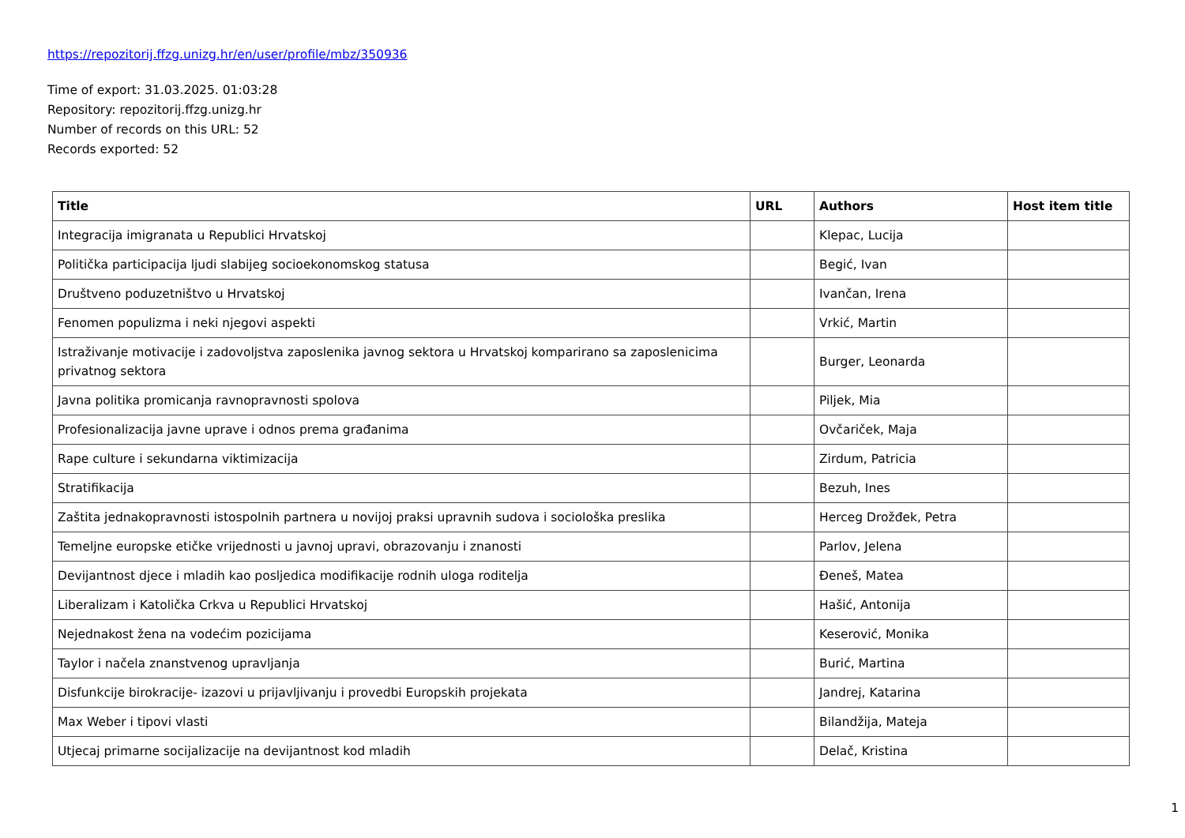https://repozitorij.ffzg.unizg.hr/en/user/profile/mbz/350936
Time of export: 31.03.2025. 01:03:28
Repository: repozitorij.ffzg.unizg.hr
Number of records on this URL: 52
Records exported: 52
| Title | URL | Authors | Host item title |
| --- | --- | --- | --- |
| Integracija imigranata u Republici Hrvatskoj | | Klepac, Lucija | |
| Politička participacija ljudi slabijeg socioekonomskog statusa | | Begić, Ivan | |
| Društveno poduzetništvo u Hrvatskoj | | Ivančan, Irena | |
| Fenomen populizma i neki njegovi aspekti | | Vrkić, Martin | |
| Istraživanje motivacije i zadovoljstva zaposlenika javnog sektora u Hrvatskoj komparirano sa zaposlenicima privatnog sektora | | Burger, Leonarda | |
| Javna politika promicanja ravnopravnosti spolova | | Piljek, Mia | |
| Profesionalizacija javne uprave i odnos prema građanima | | Ovčariček, Maja | |
| Rape culture i sekundarna viktimizacija | | Zirdum, Patricia | |
| Stratifikacija | | Bezuh, Ines | |
| Zaštita jednakopravnosti istospolnih partnera u novijoj praksi upravnih sudova i sociološka preslika | | Herceg Drožđek, Petra | |
| Temeljne europske etičke vrijednosti u javnoj upravi, obrazovanju i znanosti | | Parlov, Jelena | |
| Devijantnost djece i mladih kao posljedica modifikacije rodnih uloga roditelja | | Đeneš, Matea | |
| Liberalizam i Katolička Crkva u Republici Hrvatskoj | | Hašić, Antonija | |
| Nejednakost žena na vodećim pozicijama | | Keserović, Monika | |
| Taylor i načela znanstvenog upravljanja | | Burić, Martina | |
| Disfunkcije birokracije- izazovi u prijavljivanju i provedbi Europskih projekata | | Jandrej, Katarina | |
| Max Weber i tipovi vlasti | | Bilandžija, Mateja | |
| Utjecaj primarne socijalizacije na devijantnost kod mladih | | Delač, Kristina | |
1